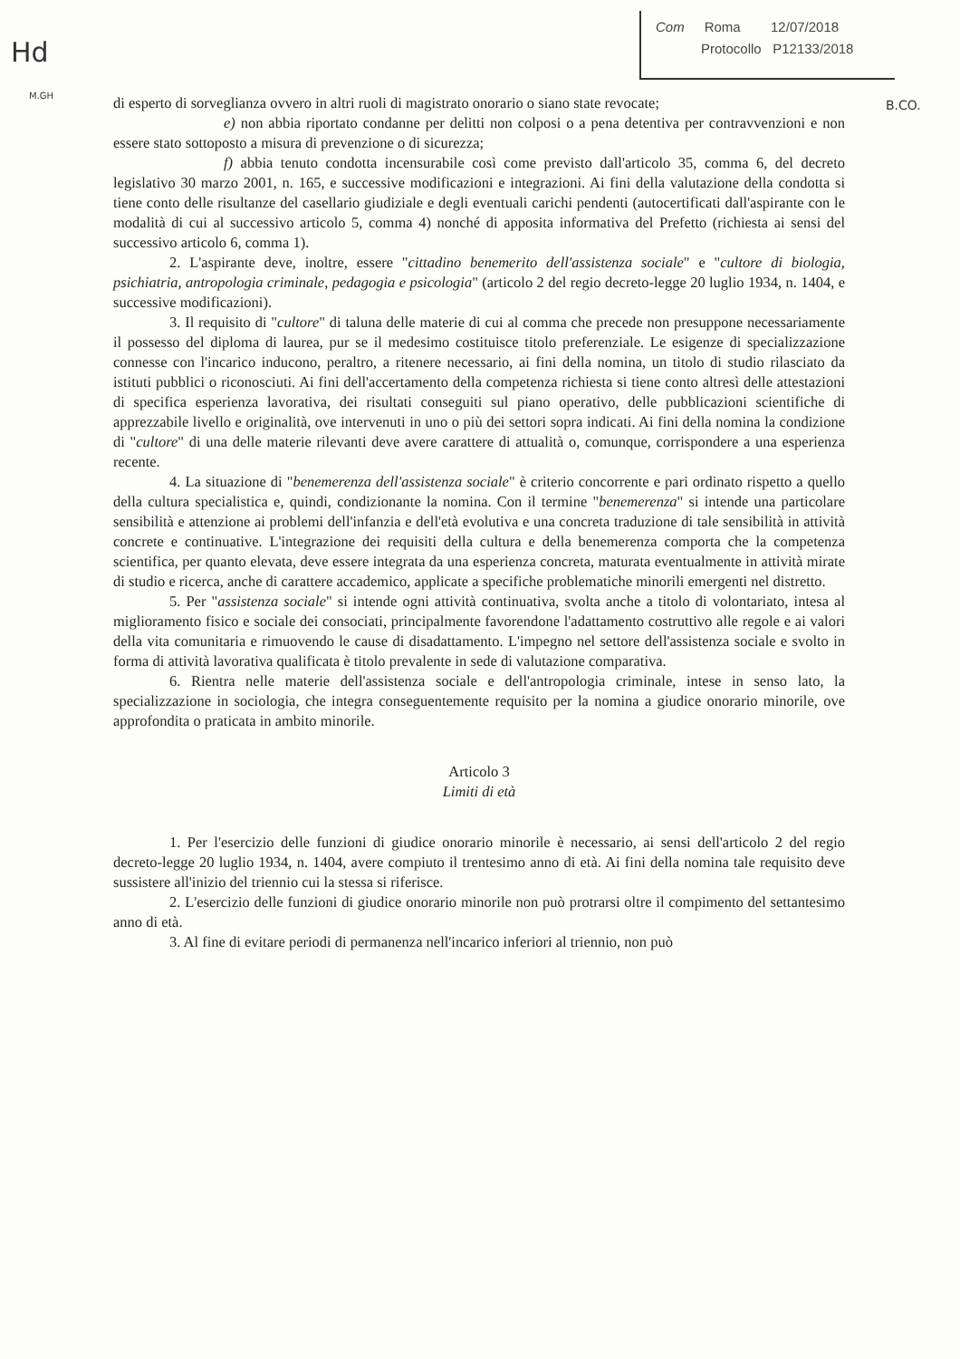Hd
M.GH
B.CO.
Com Roma 12/07/2018
Protocollo P12133/2018
di esperto di sorveglianza ovvero in altri ruoli di magistrato onorario o siano state revocate;
e) non abbia riportato condanne per delitti non colposi o a pena detentiva per contravvenzioni e non essere stato sottoposto a misura di prevenzione o di sicurezza;
f) abbia tenuto condotta incensurabile così come previsto dall'articolo 35, comma 6, del decreto legislativo 30 marzo 2001, n. 165, e successive modificazioni e integrazioni. Ai fini della valutazione della condotta si tiene conto delle risultanze del casellario giudiziale e degli eventuali carichi pendenti (autocertificati dall'aspirante con le modalità di cui al successivo articolo 5, comma 4) nonché di apposita informativa del Prefetto (richiesta ai sensi del successivo articolo 6, comma 1).
2. L'aspirante deve, inoltre, essere "cittadino benemerito dell'assistenza sociale" e "cultore di biologia, psichiatria, antropologia criminale, pedagogia e psicologia" (articolo 2 del regio decreto-legge 20 luglio 1934, n. 1404, e successive modificazioni).
3. Il requisito di "cultore" di taluna delle materie di cui al comma che precede non presuppone necessariamente il possesso del diploma di laurea, pur se il medesimo costituisce titolo preferenziale. Le esigenze di specializzazione connesse con l'incarico inducono, peraltro, a ritenere necessario, ai fini della nomina, un titolo di studio rilasciato da istituti pubblici o riconosciuti. Ai fini dell'accertamento della competenza richiesta si tiene conto altresì delle attestazioni di specifica esperienza lavorativa, dei risultati conseguiti sul piano operativo, delle pubblicazioni scientifiche di apprezzabile livello e originalità, ove intervenuti in uno o più dei settori sopra indicati. Ai fini della nomina la condizione di "cultore" di una delle materie rilevanti deve avere carattere di attualità o, comunque, corrispondere a una esperienza recente.
4. La situazione di "benemerenza dell'assistenza sociale" è criterio concorrente e pari ordinato rispetto a quello della cultura specialistica e, quindi, condizionante la nomina. Con il termine "benemerenza" si intende una particolare sensibilità e attenzione ai problemi dell'infanzia e dell'età evolutiva e una concreta traduzione di tale sensibilità in attività concrete e continuative. L'integrazione dei requisiti della cultura e della benemerenza comporta che la competenza scientifica, per quanto elevata, deve essere integrata da una esperienza concreta, maturata eventualmente in attività mirate di studio e ricerca, anche di carattere accademico, applicate a specifiche problematiche minorili emergenti nel distretto.
5. Per "assistenza sociale" si intende ogni attività continuativa, svolta anche a titolo di volontariato, intesa al miglioramento fisico e sociale dei consociati, principalmente favorendone l'adattamento costruttivo alle regole e ai valori della vita comunitaria e rimuovendo le cause di disadattamento. L'impegno nel settore dell'assistenza sociale e svolto in forma di attività lavorativa qualificata è titolo prevalente in sede di valutazione comparativa.
6. Rientra nelle materie dell'assistenza sociale e dell'antropologia criminale, intese in senso lato, la specializzazione in sociologia, che integra conseguentemente requisito per la nomina a giudice onorario minorile, ove approfondita o praticata in ambito minorile.
Articolo 3
Limiti di età
1. Per l'esercizio delle funzioni di giudice onorario minorile è necessario, ai sensi dell'articolo 2 del regio decreto-legge 20 luglio 1934, n. 1404, avere compiuto il trentesimo anno di età. Ai fini della nomina tale requisito deve sussistere all'inizio del triennio cui la stessa si riferisce.
2. L'esercizio delle funzioni di giudice onorario minorile non può protrarsi oltre il compimento del settantesimo anno di età.
3. Al fine di evitare periodi di permanenza nell'incarico inferiori al triennio, non può